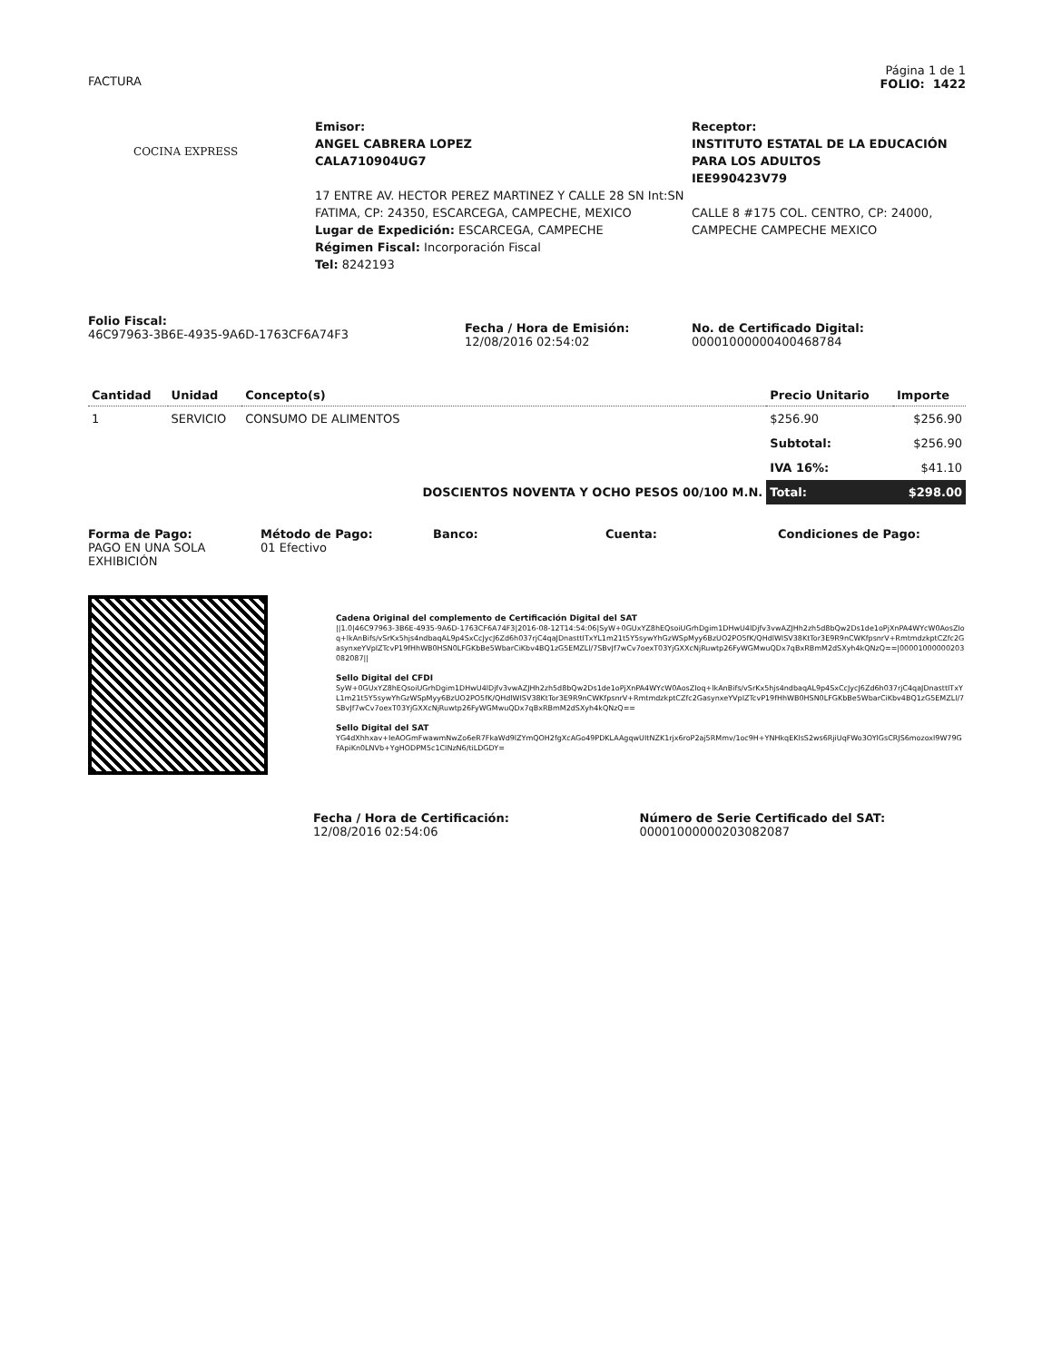FACTURA
Página 1 de 1
FOLIO: 1422
COCINA EXPRESS
Emisor:
ANGEL CABRERA LOPEZ
CALA710904UG7
17 ENTRE AV. HECTOR PEREZ MARTINEZ Y CALLE 28 SN Int:SN FATIMA, CP: 24350, ESCARCEGA, CAMPECHE, MEXICO
Lugar de Expedición: ESCARCEGA, CAMPECHE
Régimen Fiscal: Incorporación Fiscal
Tel: 8242193
Receptor:
INSTITUTO ESTATAL DE LA EDUCACIÓN PARA LOS ADULTOS
IEE990423V79
CALLE 8 #175 COL. CENTRO, CP: 24000, CAMPECHE CAMPECHE MEXICO
Folio Fiscal:
46C97963-3B6E-4935-9A6D-1763CF6A74F3
Fecha / Hora de Emisión:
12/08/2016 02:54:02
No. de Certificado Digital:
00001000000400468784
| Cantidad | Unidad | Concepto(s) | Precio Unitario | Importe |
| --- | --- | --- | --- | --- |
| 1 | SERVICIO | CONSUMO DE ALIMENTOS | $256.90 | $256.90 |
| | | | Subtotal: | $256.90 |
| | | | IVA 16%: | $41.10 |
| DOSCIENTOS NOVENTA Y OCHO PESOS 00/100 M.N. | | | Total: | $298.00 |
Forma de Pago:
PAGO EN UNA SOLA EXHIBICIÓN
Método de Pago:
01 Efectivo
Banco: Cuenta: Condiciones de Pago:
Cadena Original del complemento de Certificación Digital del SAT
||1.0|46C97963-3B6E-4935-9A6D-1763CF6A74F3|2016-08-12T14:54:06|SyW+0GUxYZ8hEQsoiUGrhDgim1DHwU4lDjfv3vwAZJHh2zh5d8bQw2Ds1de1oPjXnPA4WYcW0AosZIoq+lkAnBifs/vSrKx5hjs4ndbaqAL9p4SxCcJycJ6Zd6h037rjC4qaJDnasttITxYL1m21t5Y5sywYhGzWSpMyy6BzUO2PO5fK/QHdlWISV38KtTor3E9R9nCWKfpsnrV+RmtmdzkptCZfc2GasynxeYVpIZTcvP19fHhWB0HSN0LFGKbBe5WbarCiKbv4BQ1zG5EMZLl/7SBvJf7wCv7oexT03YjGXXcNjRuwtp26FyWGMwuQDx7qBxRBmM2dSXyh4kQNzQ==|00001000000203082087||
Sello Digital del CFDI
SyW+0GUxYZ8hEQsoiUGrhDgim1DHwU4lDjfv3vwAZJHh2zh5d8bQw2Ds1de1oPjXnPA4WYcW0AosZIoq+lkAnBifs/vSrKx5hjs4ndbaqAL9p4SxCcJycJ6Zd6h037rjC4qaJDnasttITxYL1m21t5Y5sywYhGzWSpMyy6BzUO2PO5fK/QHdlWISV38KtTor3E9R9nCWKfpsnrV+RmtmdzkptCZfc2GasynxeYVpIZTcvP19fHhWB0HSN0LFGKbBe5WbarCiKbv4BQ1zG5EMZLl/7SBvJf7wCv7oexT03YjGXXcNjRuwtp26FyWGMwuQDx7qBxRBmM2dSXyh4kQNzQ==
Sello Digital del SAT
YG4dXhhxav+IeAOGmFwawmNwZo6eR7FkaWd9lZYmQOH2fgXcAGo49PDKLAAgqwUItNZK1rjx6roP2aj5RMmv/1oc9H+YNHkqEKlsS2ws6RjiUqFWo3OYlGsCRJS6mozoxl9W79GFApiKn0LNVb+YgHODPM5c1CINzN6/tiLDGDY=
Fecha / Hora de Certificación:
12/08/2016 02:54:06
Número de Serie Certificado del SAT:
00001000000203082087